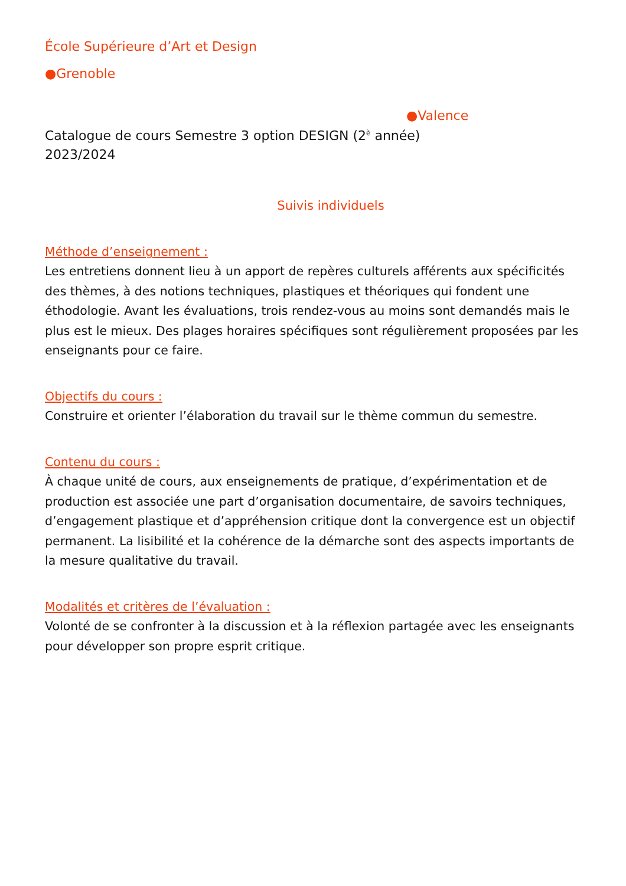École Supérieure d’Art et Design
●Grenoble
●Valence
Catalogue de cours Semestre 3 option DESIGN (2<sup>è</sup> année)
2023/2024
Suivis individuels
Méthode d’enseignement :
Les entretiens donnent lieu à un apport de repères culturels afférents aux spécificités des thèmes, à des notions techniques, plastiques et théoriques qui fondent une éthodologie. Avant les évaluations, trois rendez-vous au moins sont demandés mais le plus est le mieux. Des plages horaires spécifiques sont régulièrement proposées par les enseignants pour ce faire.
Objectifs du cours :
Construire et orienter l’élaboration du travail sur le thème commun du semestre.
Contenu du cours :
À chaque unité de cours, aux enseignements de pratique, d’expérimentation et de production est associée une part d’organisation documentaire, de savoirs techniques, d’engagement plastique et d’appréhension critique dont la convergence est un objectif permanent. La lisibilité et la cohérence de la démarche sont des aspects importants de la mesure qualitative du travail.
Modalités et critères de l’évaluation :
Volonté de se confronter à la discussion et à la réflexion partagée avec les enseignants pour développer son propre esprit critique.